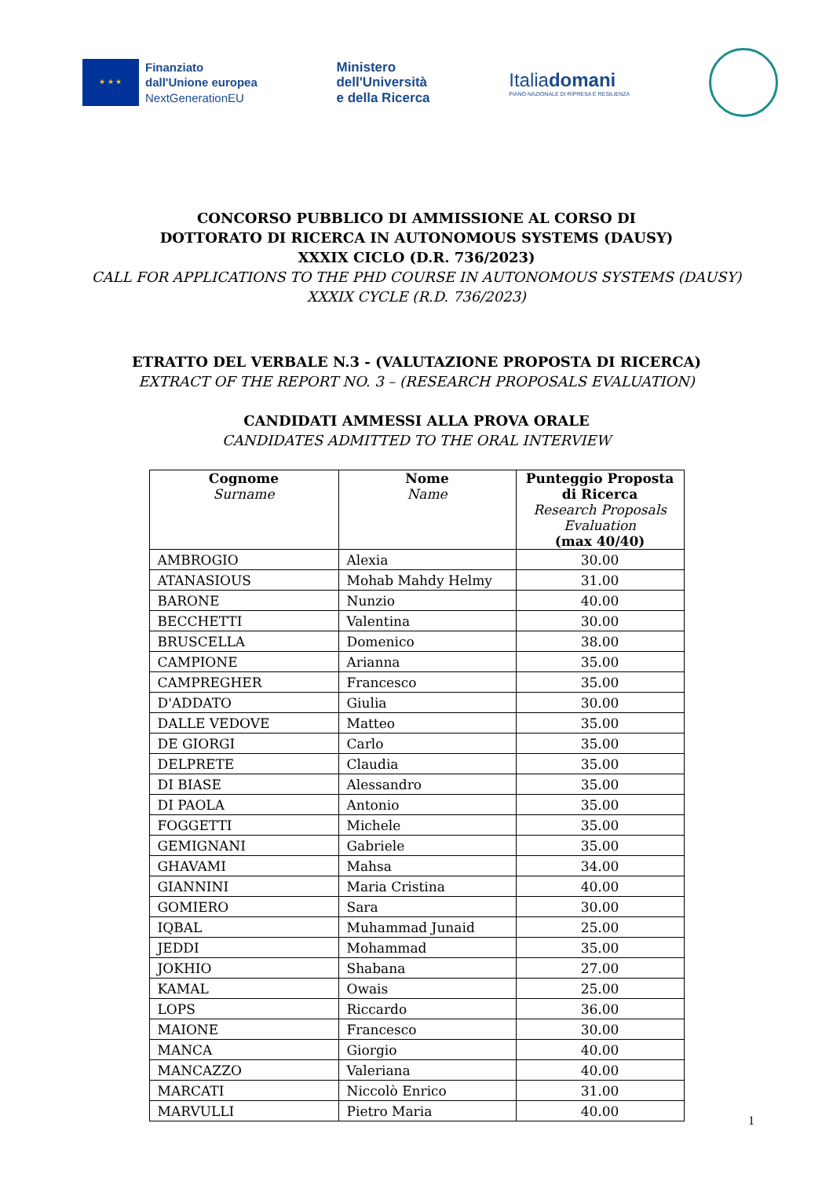★ ★ ★
Finanziato
dall'Unione europea
NextGenerationEU
Ministero
dell'Università
e della Ricerca
Italiadomani
PIANO NAZIONALE DI RIPRESA E RESILIENZA
CONCORSO PUBBLICO DI AMMISSIONE AL CORSO DI
DOTTORATO DI RICERCA IN AUTONOMOUS SYSTEMS (DAUSY)
XXXIX CICLO (D.R. 736/2023)
CALL FOR APPLICATIONS TO THE PHD COURSE IN AUTONOMOUS SYSTEMS (DAUSY)
XXXIX CYCLE (R.D. 736/2023)
ETRATTO DEL VERBALE N.3 - (VALUTAZIONE PROPOSTA DI RICERCA)
EXTRACT OF THE REPORT NO. 3 – (RESEARCH PROPOSALS EVALUATION)
CANDIDATI AMMESSI ALLA PROVA ORALE
CANDIDATES ADMITTED TO THE ORAL INTERVIEW
| Cognome Surname | Nome Name | Punteggio Proposta di Ricerca Research Proposals Evaluation (max 40/40) |
| --- | --- | --- |
| AMBROGIO | Alexia | 30.00 |
| ATANASIOUS | Mohab Mahdy Helmy | 31.00 |
| BARONE | Nunzio | 40.00 |
| BECCHETTI | Valentina | 30.00 |
| BRUSCELLA | Domenico | 38.00 |
| CAMPIONE | Arianna | 35.00 |
| CAMPREGHER | Francesco | 35.00 |
| D'ADDATO | Giulia | 30.00 |
| DALLE VEDOVE | Matteo | 35.00 |
| DE GIORGI | Carlo | 35.00 |
| DELPRETE | Claudia | 35.00 |
| DI BIASE | Alessandro | 35.00 |
| DI PAOLA | Antonio | 35.00 |
| FOGGETTI | Michele | 35.00 |
| GEMIGNANI | Gabriele | 35.00 |
| GHAVAMI | Mahsa | 34.00 |
| GIANNINI | Maria Cristina | 40.00 |
| GOMIERO | Sara | 30.00 |
| IQBAL | Muhammad Junaid | 25.00 |
| JEDDI | Mohammad | 35.00 |
| JOKHIO | Shabana | 27.00 |
| KAMAL | Owais | 25.00 |
| LOPS | Riccardo | 36.00 |
| MAIONE | Francesco | 30.00 |
| MANCA | Giorgio | 40.00 |
| MANCAZZO | Valeriana | 40.00 |
| MARCATI | Niccolò Enrico | 31.00 |
| MARVULLI | Pietro Maria | 40.00 |
1